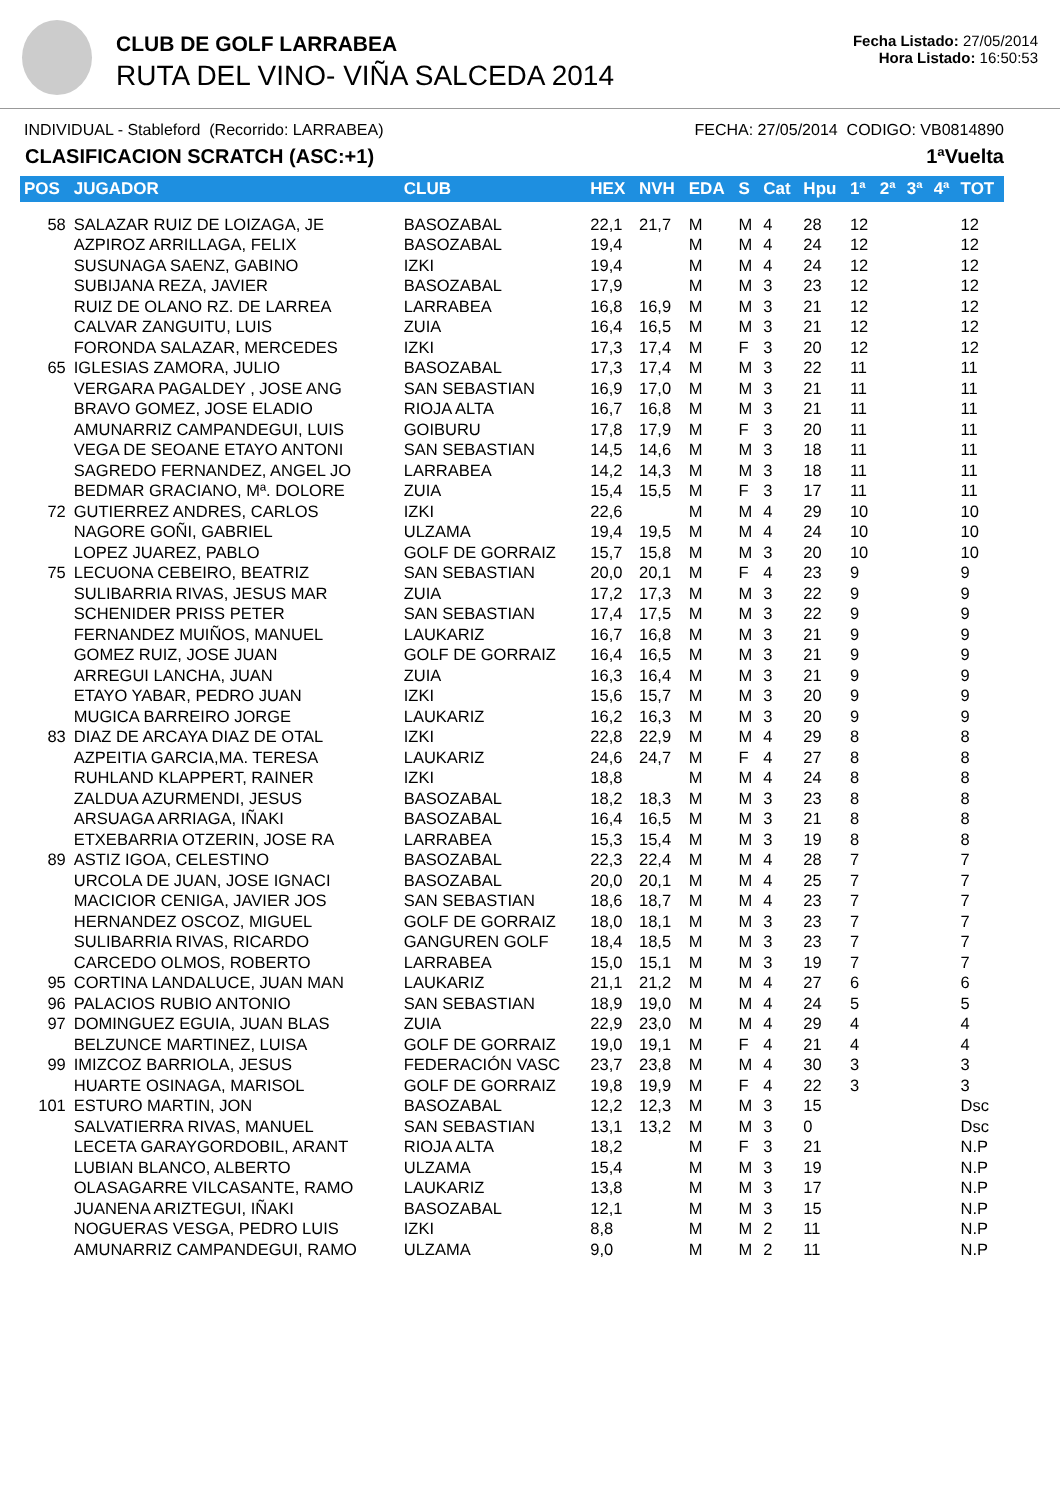CLUB DE GOLF LARRABEA
RUTA DEL VINO- VIÑA SALCEDA 2014
Fecha Listado: 27/05/2014
Hora Listado: 16:50:53
INDIVIDUAL - Stableford (Recorrido: LARRABEA) FECHA: 27/05/2014 CODIGO: VB0814890
CLASIFICACION SCRATCH (ASC:+1) 1ªVuelta
| POS | JUGADOR | CLUB | HEX | NVH | EDA | S | Cat | Hpu | 1ª | 2ª | 3ª | 4ª | TOT |
| --- | --- | --- | --- | --- | --- | --- | --- | --- | --- | --- | --- | --- | --- |
| 58 | SALAZAR RUIZ DE LOIZAGA, JE | BASOZABAL | 22,1 | 21,7 | M | M | 4 | 28 | 12 | | | | 12 |
| | AZPIROZ ARRILLAGA, FELIX | BASOZABAL | 19,4 | | M | M | 4 | 24 | 12 | | | | 12 |
| | SUSUNAGA SAENZ, GABINO | IZKI | 19,4 | | M | M | 4 | 24 | 12 | | | | 12 |
| | SUBIJANA REZA, JAVIER | BASOZABAL | 17,9 | | M | M | 3 | 23 | 12 | | | | 12 |
| | RUIZ DE OLANO RZ. DE LARREA | LARRABEA | 16,8 | 16,9 | M | M | 3 | 21 | 12 | | | | 12 |
| | CALVAR ZANGUITU, LUIS | ZUIA | 16,4 | 16,5 | M | M | 3 | 21 | 12 | | | | 12 |
| | FORONDA SALAZAR, MERCEDES | IZKI | 17,3 | 17,4 | M | F | 3 | 20 | 12 | | | | 12 |
| 65 | IGLESIAS ZAMORA, JULIO | BASOZABAL | 17,3 | 17,4 | M | M | 3 | 22 | 11 | | | | 11 |
| | VERGARA PAGALDEY , JOSE ANG | SAN SEBASTIAN | 16,9 | 17,0 | M | M | 3 | 21 | 11 | | | | 11 |
| | BRAVO GOMEZ, JOSE ELADIO | RIOJA ALTA | 16,7 | 16,8 | M | M | 3 | 21 | 11 | | | | 11 |
| | AMUNARRIZ CAMPANDEGUI, LUIS | GOIBURU | 17,8 | 17,9 | M | F | 3 | 20 | 11 | | | | 11 |
| | VEGA DE SEOANE ETAYO ANTONI | SAN SEBASTIAN | 14,5 | 14,6 | M | M | 3 | 18 | 11 | | | | 11 |
| | SAGREDO FERNANDEZ, ANGEL JO | LARRABEA | 14,2 | 14,3 | M | M | 3 | 18 | 11 | | | | 11 |
| | BEDMAR GRACIANO, Mª. DOLORE | ZUIA | 15,4 | 15,5 | M | F | 3 | 17 | 11 | | | | 11 |
| 72 | GUTIERREZ ANDRES, CARLOS | IZKI | 22,6 | | M | M | 4 | 29 | 10 | | | | 10 |
| | NAGORE GOÑI, GABRIEL | ULZAMA | 19,4 | 19,5 | M | M | 4 | 24 | 10 | | | | 10 |
| | LOPEZ JUAREZ, PABLO | GOLF DE GORRAIZ | 15,7 | 15,8 | M | M | 3 | 20 | 10 | | | | 10 |
| 75 | LECUONA CEBEIRO, BEATRIZ | SAN SEBASTIAN | 20,0 | 20,1 | M | F | 4 | 23 | 9 | | | | 9 |
| | SULIBARRIA RIVAS, JESUS MAR | ZUIA | 17,2 | 17,3 | M | M | 3 | 22 | 9 | | | | 9 |
| | SCHENIDER PRISS PETER | SAN SEBASTIAN | 17,4 | 17,5 | M | M | 3 | 22 | 9 | | | | 9 |
| | FERNANDEZ MUIÑOS, MANUEL | LAUKARIZ | 16,7 | 16,8 | M | M | 3 | 21 | 9 | | | | 9 |
| | GOMEZ RUIZ, JOSE JUAN | GOLF DE GORRAIZ | 16,4 | 16,5 | M | M | 3 | 21 | 9 | | | | 9 |
| | ARREGUI LANCHA, JUAN | ZUIA | 16,3 | 16,4 | M | M | 3 | 21 | 9 | | | | 9 |
| | ETAYO YABAR, PEDRO JUAN | IZKI | 15,6 | 15,7 | M | M | 3 | 20 | 9 | | | | 9 |
| | MUGICA BARREIRO JORGE | LAUKARIZ | 16,2 | 16,3 | M | M | 3 | 20 | 9 | | | | 9 |
| 83 | DIAZ DE ARCAYA DIAZ DE OTAL | IZKI | 22,8 | 22,9 | M | M | 4 | 29 | 8 | | | | 8 |
| | AZPEITIA GARCIA,MA. TERESA | LAUKARIZ | 24,6 | 24,7 | M | F | 4 | 27 | 8 | | | | 8 |
| | RUHLAND KLAPPERT, RAINER | IZKI | 18,8 | | M | M | 4 | 24 | 8 | | | | 8 |
| | ZALDUA AZURMENDI, JESUS | BASOZABAL | 18,2 | 18,3 | M | M | 3 | 23 | 8 | | | | 8 |
| | ARSUAGA ARRIAGA, IÑAKI | BASOZABAL | 16,4 | 16,5 | M | M | 3 | 21 | 8 | | | | 8 |
| | ETXEBARRIA OTZERIN, JOSE RA | LARRABEA | 15,3 | 15,4 | M | M | 3 | 19 | 8 | | | | 8 |
| 89 | ASTIZ IGOA, CELESTINO | BASOZABAL | 22,3 | 22,4 | M | M | 4 | 28 | 7 | | | | 7 |
| | URCOLA DE JUAN, JOSE IGNACI | BASOZABAL | 20,0 | 20,1 | M | M | 4 | 25 | 7 | | | | 7 |
| | MACICIOR CENIGA, JAVIER JOS | SAN SEBASTIAN | 18,6 | 18,7 | M | M | 4 | 23 | 7 | | | | 7 |
| | HERNANDEZ OSCOZ, MIGUEL | GOLF DE GORRAIZ | 18,0 | 18,1 | M | M | 3 | 23 | 7 | | | | 7 |
| | SULIBARRIA RIVAS, RICARDO | GANGUREN GOLF | 18,4 | 18,5 | M | M | 3 | 23 | 7 | | | | 7 |
| | CARCEDO OLMOS, ROBERTO | LARRABEA | 15,0 | 15,1 | M | M | 3 | 19 | 7 | | | | 7 |
| 95 | CORTINA LANDALUCE, JUAN MAN | LAUKARIZ | 21,1 | 21,2 | M | M | 4 | 27 | 6 | | | | 6 |
| 96 | PALACIOS RUBIO ANTONIO | SAN SEBASTIAN | 18,9 | 19,0 | M | M | 4 | 24 | 5 | | | | 5 |
| 97 | DOMINGUEZ EGUIA, JUAN BLAS | ZUIA | 22,9 | 23,0 | M | M | 4 | 29 | 4 | | | | 4 |
| | BELZUNCE MARTINEZ, LUISA | GOLF DE GORRAIZ | 19,0 | 19,1 | M | F | 4 | 21 | 4 | | | | 4 |
| 99 | IMIZCOZ BARRIOLA, JESUS | FEDERACIÓN VASC | 23,7 | 23,8 | M | M | 4 | 30 | 3 | | | | 3 |
| | HUARTE OSINAGA, MARISOL | GOLF DE GORRAIZ | 19,8 | 19,9 | M | F | 4 | 22 | 3 | | | | 3 |
| 101 | ESTURO MARTIN, JON | BASOZABAL | 12,2 | 12,3 | M | M | 3 | 15 | | | | | Dsc |
| | SALVATIERRA RIVAS, MANUEL | SAN SEBASTIAN | 13,1 | 13,2 | M | M | 3 | 0 | | | | | Dsc |
| | LECETA GARAYGORDOBIL, ARANT | RIOJA ALTA | 18,2 | | M | F | 3 | 21 | | | | | N.P |
| | LUBIAN BLANCO, ALBERTO | ULZAMA | 15,4 | | M | M | 3 | 19 | | | | | N.P |
| | OLASAGARRE VILCASANTE, RAMO | LAUKARIZ | 13,8 | | M | M | 3 | 17 | | | | | N.P |
| | JUANENA ARIZTEGUI, IÑAKI | BASOZABAL | 12,1 | | M | M | 3 | 15 | | | | | N.P |
| | NOGUERAS VESGA, PEDRO LUIS | IZKI | 8,8 | | M | M | 2 | 11 | | | | | N.P |
| | AMUNARRIZ CAMPANDEGUI, RAMO | ULZAMA | 9,0 | | M | M | 2 | 11 | | | | | N.P |